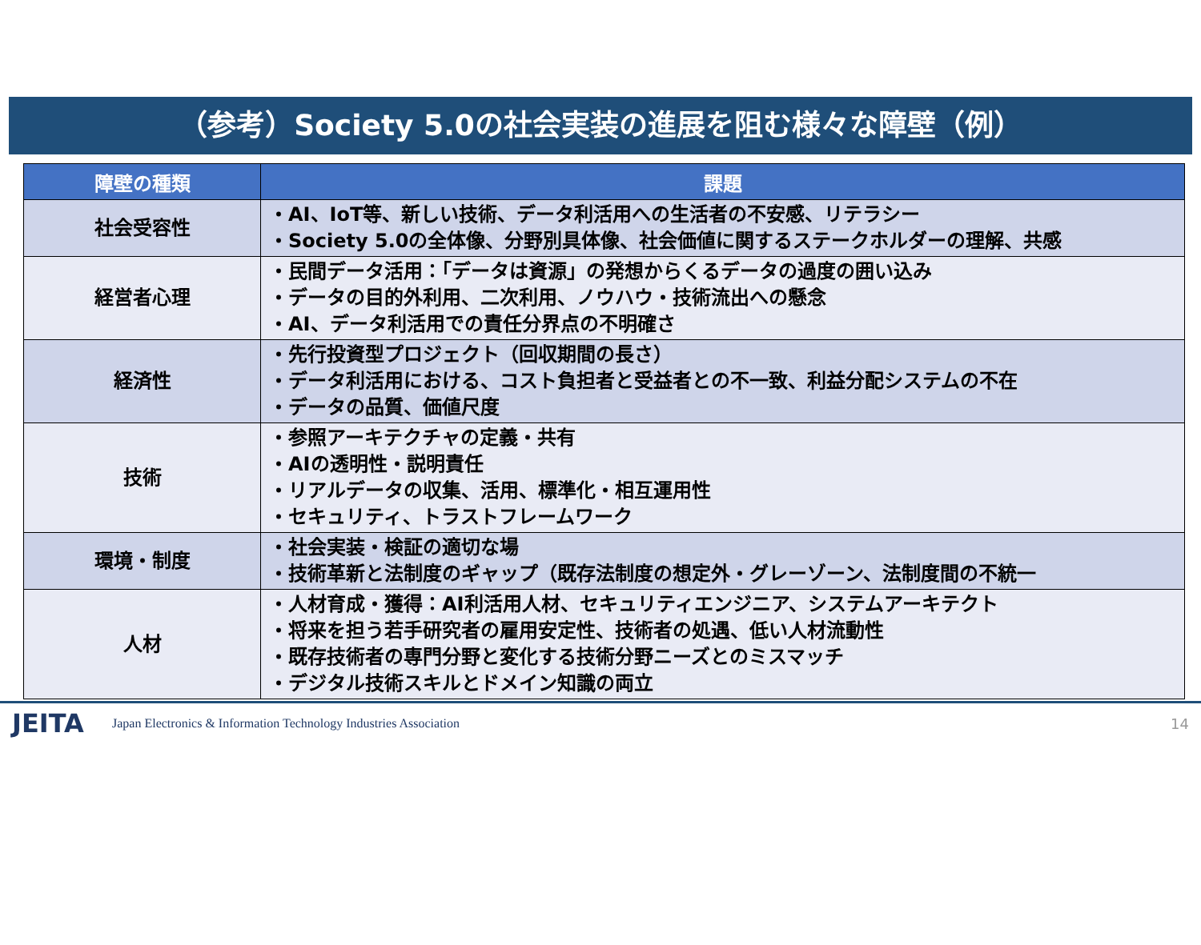（参考）Society 5.0の社会実装の進展を阻む様々な障壁（例）
| 障壁の種類 | 課題 |
| --- | --- |
| 社会受容性 | ・AI、IoT等、新しい技術、データ利活用への生活者の不安感、リテラシー ・Society 5.0の全体像、分野別具体像、社会価値に関するステークホルダーの理解、共感 |
| 経営者心理 | ・民間データ活用：「データは資源」の発想からくるデータの過度の囲い込み ・データの目的外利用、二次利用、ノウハウ・技術流出への懸念 ・AI、データ利活用での責任分界点の不明確さ |
| 経済性 | ・先行投資型プロジェクト（回収期間の長さ） ・データ利活用における、コスト負担者と受益者との不一致、利益分配システムの不在 ・データの品質、価値尺度 |
| 技術 | ・参照アーキテクチャの定義・共有 ・AIの透明性・説明責任 ・リアルデータの収集、活用、標準化・相互運用性 ・セキュリティ、トラストフレームワーク |
| 環境・制度 | ・社会実装・検証の適切な場 ・技術革新と法制度のギャップ（既存法制度の想定外・グレーゾーン、法制度間の不統一 |
| 人材 | ・人材育成・獲得：AI利活用人材、セキュリティエンジニア、システムアーキテクト ・将来を担う若手研究者の雇用安定性、技術者の処遇、低い人材流動性 ・既存技術者の専門分野と変化する技術分野ニーズとのミスマッチ ・デジタル技術スキルとドメイン知識の両立 |
JEITA Japan Electronics & Information Technology Industries Association 14